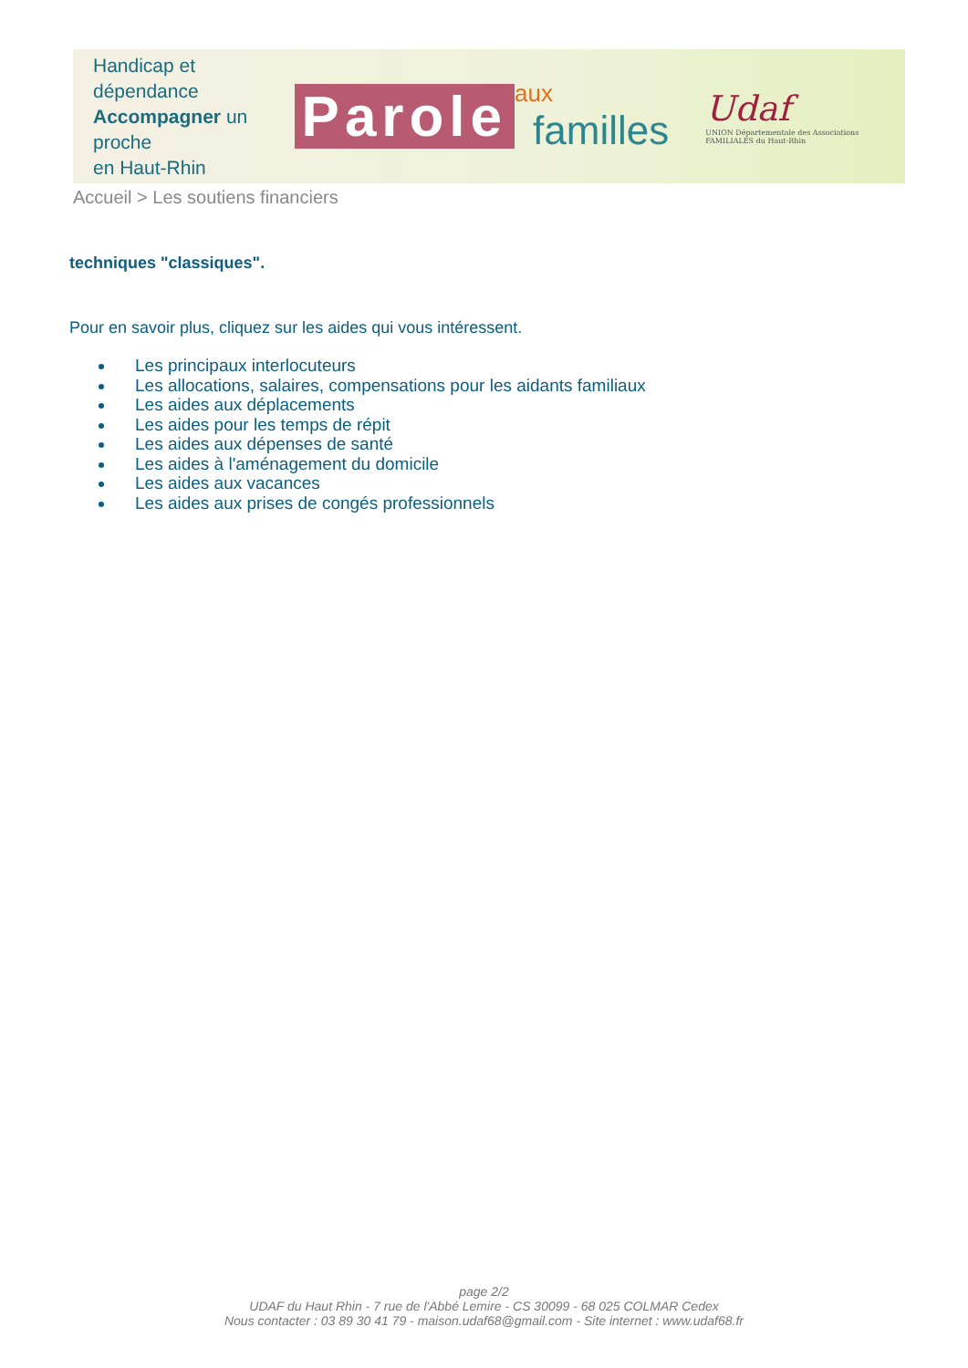Handicap et dépendance
Accompagner un proche
en Haut-Rhin
Parole
aux
familles
Udaf
UNION Départementale des Associations FAMILIALES du Haut-Rhin
Accueil > Les soutiens financiers
techniques "classiques".
Pour en savoir plus, cliquez sur les aides qui vous intéressent.
Les principaux interlocuteurs
Les allocations, salaires, compensations pour les aidants familiaux
Les aides aux déplacements
Les aides pour les temps de répit
Les aides aux dépenses de santé
Les aides à l'aménagement du domicile
Les aides aux vacances
Les aides aux prises de congés professionnels
page 2/2
UDAF du Haut Rhin - 7 rue de l'Abbé Lemire - CS 30099 - 68 025 COLMAR Cedex
Nous contacter : 03 89 30 41 79 - maison.udaf68@gmail.com - Site internet : www.udaf68.fr